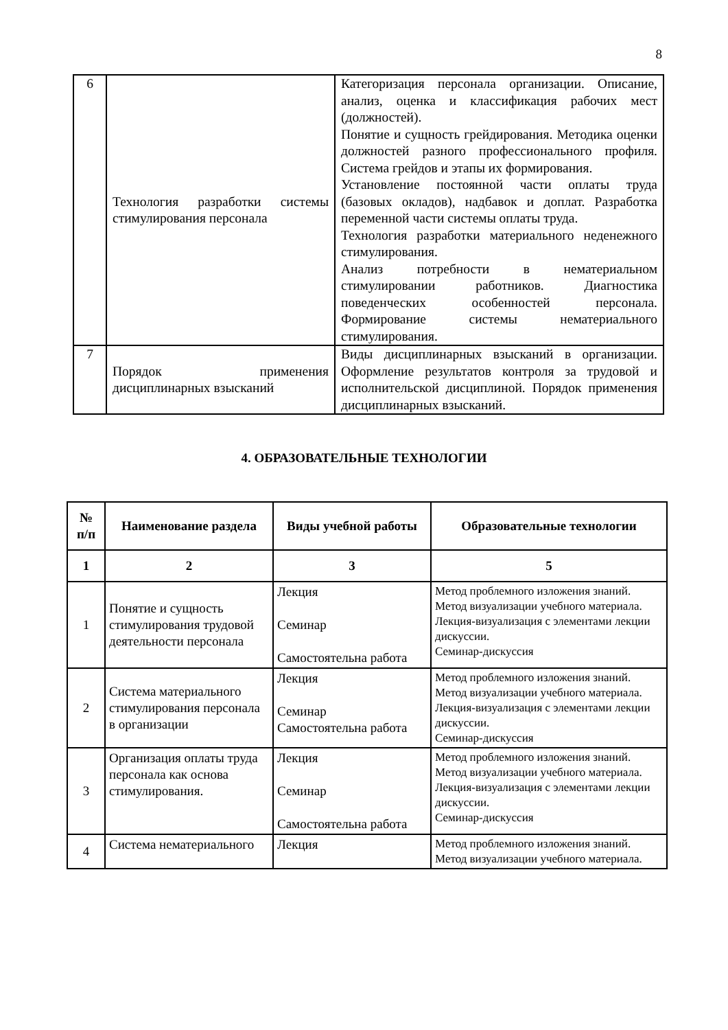8
| 6 | Технология разработки системы стимулирования персонала | Категоризация персонала организации. Описание, анализ, оценка и классификация рабочих мест (должностей). Понятие и сущность грейдирования. Методика оценки должностей разного профессионального профиля. Система грейдов и этапы их формирования. Установление постоянной части оплаты труда (базовых окладов), надбавок и доплат. Разработка переменной части системы оплаты труда. Технология разработки материального неденежного стимулирования. Анализ потребности в нематериальном стимулировании работников. Диагностика поведенческих особенностей персонала. Формирование системы нематериального стимулирования. |
| 7 | Порядок применения дисциплинарных взысканий | Виды дисциплинарных взысканий в организации. Оформление результатов контроля за трудовой и исполнительской дисциплиной. Порядок применения дисциплинарных взысканий. |
4. ОБРАЗОВАТЕЛЬНЫЕ ТЕХНОЛОГИИ
| № п/п | Наименование раздела | Виды учебной работы | Образовательные технологии |
| --- | --- | --- | --- |
| 1 | 2 | 3 | 5 |
| 1 | Понятие и сущность стимулирования трудовой деятельности персонала | Лекция Семинар Самостоятельна работа | Метод проблемного изложения знаний. Метод визуализации учебного материала. Лекция-визуализация с элементами лекции дискуссии. Семинар-дискуссия |
| 2 | Система материального стимулирования персонала в организации | Лекция Семинар Самостоятельна работа | Метод проблемного изложения знаний. Метод визуализации учебного материала. Лекция-визуализация с элементами лекции дискуссии. Семинар-дискуссия |
| 3 | Организация оплаты труда персонала как основа стимулирования. | Лекция Семинар Самостоятельна работа | Метод проблемного изложения знаний. Метод визуализации учебного материала. Лекция-визуализация с элементами лекции дискуссии. Семинар-дискуссия |
| 4 | Система нематериального | Лекция | Метод проблемного изложения знаний. Метод визуализации учебного материала. |